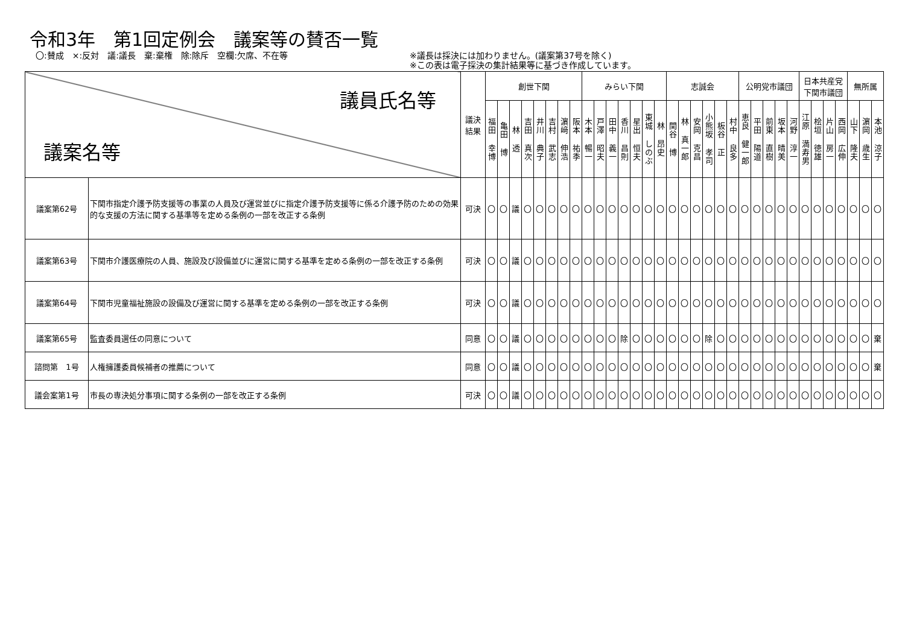令和3年　第1回定例会　議案等の賛否一覧
〇:賛成　×:反対　議:議長　棄:棄権　除:除斥　空欄:欠席、不在等 ※議長は採決には加わりません。(議案第37号を除く)
※この表は電子採決の集計結果等に基づき作成しています。
| 議員氏名等 議案名等 | | 議決 結果 | 創世下関 | | | | | | | | みらい下関 | | | | | | | 志誠会 | | | | | | 公明党市議団 | | | | | 日本共産党 下関市議団 | | | | 無所属 | | |
| --- | --- | --- | --- | --- | --- | --- | --- | --- | --- | --- | --- | --- | --- | --- | --- | --- | --- | --- | --- | --- | --- | --- | --- | --- | --- | --- | --- | --- | --- | --- | --- | --- | --- | --- | --- |
| | | | 福田 幸博 | 亀田 博 | 林 透 | 吉田 真次 | 井川 典子 | 吉村 武志 | 濵﨑 伸浩 | 阪本 祐季 | 木本 暢一 | 戸澤 昭夫 | 田中 義一 | 香川 昌則 | 星出 恒夫 | 東城 しのぶ | 林 昂史 | 関谷 博 | 林 真一郎 | 安岡 克昌 | 小熊坂 孝司 | 板谷 正 | 村中 良多 | 恵良 健一郎 | 平田 陽道 | 前東 直樹 | 坂本 晴美 | 河野 淳一 | 江原 満寿男 | 桧垣 徳雄 | 片山 房一 | 西岡 広伸 | 山下 隆夫 | 濵岡 歳生 | 本池 涼子 |
| 議案第62号 | 下関市指定介護予防支援等の事業の人員及び運営並びに指定介護予防支援等に係る介護予防のための効果的な支援の方法に関する基準等を定める条例の一部を改正する条例 | 可決 | 〇 | 〇 | 議 | 〇 | 〇 | 〇 | 〇 | 〇 | 〇 | 〇 | 〇 | 〇 | 〇 | 〇 | 〇 | 〇 | 〇 | 〇 | 〇 | 〇 | 〇 | 〇 | 〇 | 〇 | 〇 | 〇 | 〇 | 〇 | 〇 | 〇 | 〇 | 〇 | 〇 |
| 議案第63号 | 下関市介護医療院の人員、施設及び設備並びに運営に関する基準を定める条例の一部を改正する条例 | 可決 | 〇 | 〇 | 議 | 〇 | 〇 | 〇 | 〇 | 〇 | 〇 | 〇 | 〇 | 〇 | 〇 | 〇 | 〇 | 〇 | 〇 | 〇 | 〇 | 〇 | 〇 | 〇 | 〇 | 〇 | 〇 | 〇 | 〇 | 〇 | 〇 | 〇 | 〇 | 〇 | 〇 |
| 議案第64号 | 下関市児童福祉施設の設備及び運営に関する基準を定める条例の一部を改正する条例 | 可決 | 〇 | 〇 | 議 | 〇 | 〇 | 〇 | 〇 | 〇 | 〇 | 〇 | 〇 | 〇 | 〇 | 〇 | 〇 | 〇 | 〇 | 〇 | 〇 | 〇 | 〇 | 〇 | 〇 | 〇 | 〇 | 〇 | 〇 | 〇 | 〇 | 〇 | 〇 | 〇 | 〇 |
| 議案第65号 | 監査委員選任の同意について | 同意 | 〇 | 〇 | 議 | 〇 | 〇 | 〇 | 〇 | 〇 | 〇 | 〇 | 〇 | 除 | 〇 | 〇 | 〇 | 〇 | 〇 | 〇 | 除 | 〇 | 〇 | 〇 | 〇 | 〇 | 〇 | 〇 | 〇 | 〇 | 〇 | 〇 | 〇 | 〇 | 棄 |
| 諮問第 1号 | 人権擁護委員候補者の推薦について | 同意 | 〇 | 〇 | 議 | 〇 | 〇 | 〇 | 〇 | 〇 | 〇 | 〇 | 〇 | 〇 | 〇 | 〇 | 〇 | 〇 | 〇 | 〇 | 〇 | 〇 | 〇 | 〇 | 〇 | 〇 | 〇 | 〇 | 〇 | 〇 | 〇 | 〇 | 〇 | 〇 | 棄 |
| 議会案第1号 | 市長の専決処分事項に関する条例の一部を改正する条例 | 可決 | 〇 | 〇 | 議 | 〇 | 〇 | 〇 | 〇 | 〇 | 〇 | 〇 | 〇 | 〇 | 〇 | 〇 | 〇 | 〇 | 〇 | 〇 | 〇 | 〇 | 〇 | 〇 | 〇 | 〇 | 〇 | 〇 | 〇 | 〇 | 〇 | 〇 | 〇 | 〇 | 〇 |